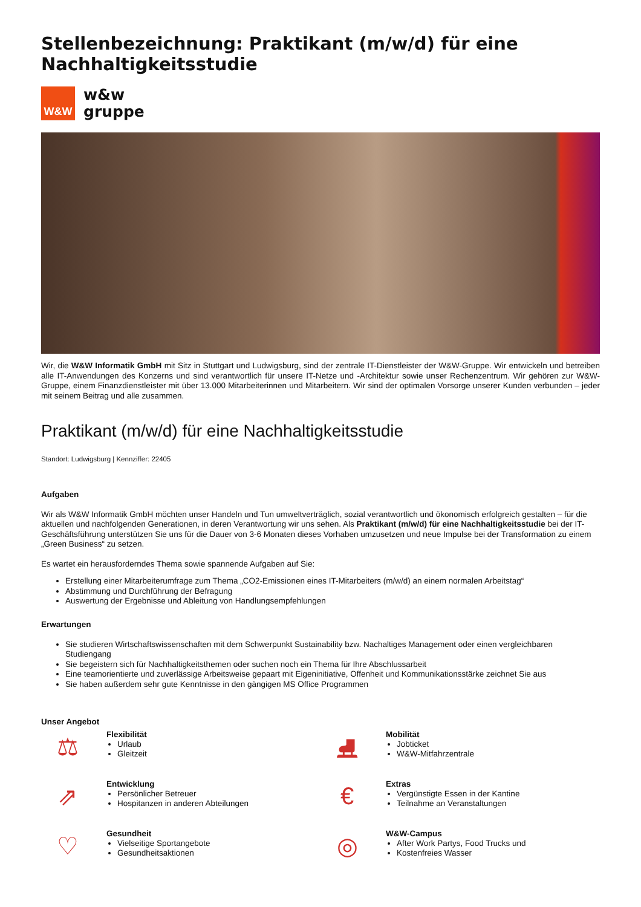Stellenbezeichnung: Praktikant (m/w/d) für eine Nachhaltigkeitsstudie
W&W
w&w
gruppe
Wir, die W&W Informatik GmbH mit Sitz in Stuttgart und Ludwigsburg, sind der zentrale IT-Dienstleister der W&W-Gruppe. Wir entwickeln und betreiben alle IT-Anwendungen des Konzerns und sind verantwortlich für unsere IT-Netze und -Architektur sowie unser Rechenzentrum. Wir gehören zur W&W-Gruppe, einem Finanzdienstleister mit über 13.000 Mitarbeiterinnen und Mitarbeitern. Wir sind der optimalen Vorsorge unserer Kunden verbunden – jeder mit seinem Beitrag und alle zusammen.
Praktikant (m/w/d) für eine Nachhaltigkeitsstudie
Standort: Ludwigsburg | Kennziffer: 22405
Aufgaben
Wir als W&W Informatik GmbH möchten unser Handeln und Tun umweltverträglich, sozial verantwortlich und ökonomisch erfolgreich gestalten – für die aktuellen und nachfolgenden Generationen, in deren Verantwortung wir uns sehen. Als Praktikant (m/w/d) für eine Nachhaltigkeitsstudie bei der IT-Geschäftsführung unterstützen Sie uns für die Dauer von 3-6 Monaten dieses Vorhaben umzusetzen und neue Impulse bei der Transformation zu einem „Green Business“ zu setzen.
Es wartet ein herausforderndes Thema sowie spannende Aufgaben auf Sie:
Erstellung einer Mitarbeiterumfrage zum Thema „CO2-Emissionen eines IT-Mitarbeiters (m/w/d) an einem normalen Arbeitstag“
Abstimmung und Durchführung der Befragung
Auswertung der Ergebnisse und Ableitung von Handlungsempfehlungen
Erwartungen
Sie studieren Wirtschaftswissenschaften mit dem Schwerpunkt Sustainability bzw. Nachaltiges Management oder einen vergleichbaren Studiengang
Sie begeistern sich für Nachhaltigkeitsthemen oder suchen noch ein Thema für Ihre Abschlussarbeit
Eine teamorientierte und zuverlässige Arbeitsweise gepaart mit Eigeninitiative, Offenheit und Kommunikationsstärke zeichnet Sie aus
Sie haben außerdem sehr gute Kenntnisse in den gängigen MS Office Programmen
Unser Angebot
⚖
Flexibilität
Urlaub
Gleitzeit
⛸
Mobilität
Jobticket
W&W-Mitfahrzentrale
⇗
Entwicklung
Persönlicher Betreuer
Hospitanzen in anderen Abteilungen
€
Extras
Vergünstigte Essen in der Kantine
Teilnahme an Veranstaltungen
♡
Gesundheit
Vielseitige Sportangebote
Gesundheitsaktionen
◎
W&W-Campus
After Work Partys, Food Trucks und
Kostenfreies Wasser